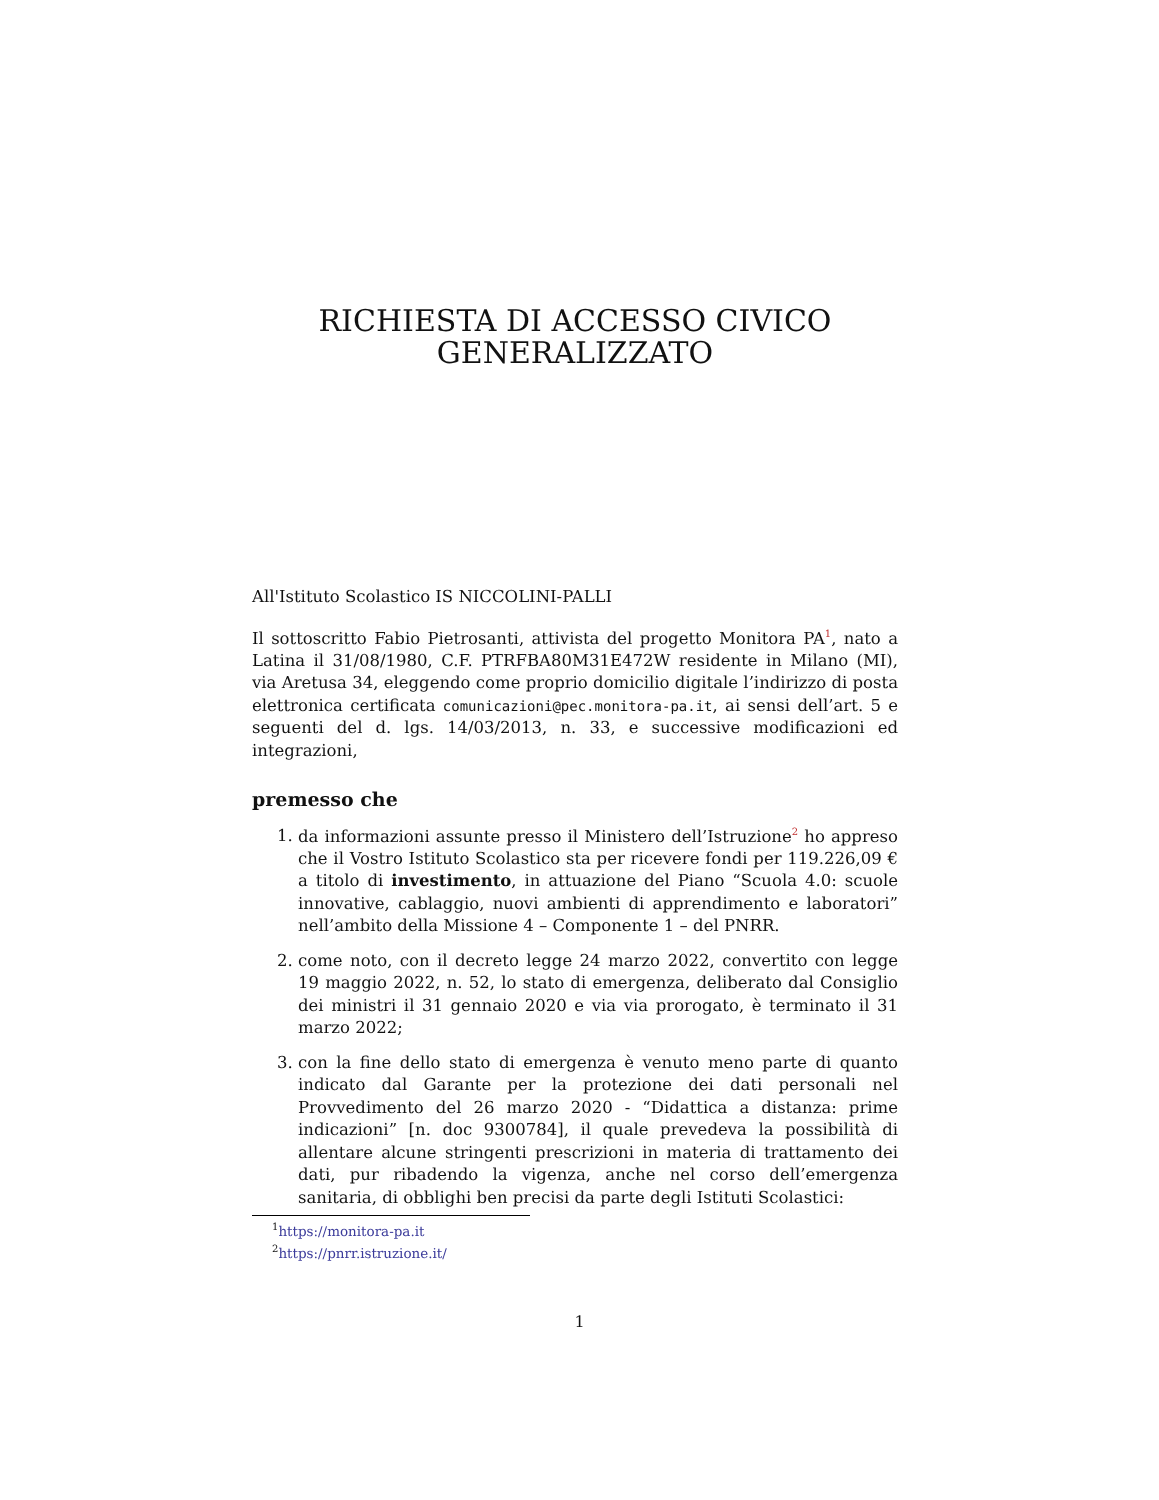RICHIESTA DI ACCESSO CIVICO
GENERALIZZATO
All'Istituto Scolastico IS NICCOLINI-PALLI
Il sottoscritto Fabio Pietrosanti, attivista del progetto Monitora PA<sup>1</sup>, nato a Latina il 31/08/1980, C.F. PTRFBA80M31E472W residente in Milano (MI), via Aretusa 34, eleggendo come proprio domicilio digitale l’indirizzo di posta elettronica certificata comunicazioni@pec.monitora-pa.it, ai sensi dell’art. 5 e seguenti del d. lgs. 14/03/2013, n. 33, e successive modificazioni ed integrazioni,
premesso che
1. da informazioni assunte presso il Ministero dell’Istruzione<sup>2</sup> ho appreso che il Vostro Istituto Scolastico sta per ricevere fondi per 119.226,09 € a titolo di investimento, in attuazione del Piano “Scuola 4.0: scuole innovative, cablaggio, nuovi ambienti di apprendimento e laboratori” nell’ambito della Missione 4 – Componente 1 – del PNRR.
2. come noto, con il decreto legge 24 marzo 2022, convertito con legge 19 maggio 2022, n. 52, lo stato di emergenza, deliberato dal Consiglio dei ministri il 31 gennaio 2020 e via via prorogato, è terminato il 31 marzo 2022;
3. con la fine dello stato di emergenza è venuto meno parte di quanto indicato dal Garante per la protezione dei dati personali nel Provvedimento del 26 marzo 2020 - “Didattica a distanza: prime indicazioni” [n. doc 9300784], il quale prevedeva la possibilità di allentare alcune stringenti prescrizioni in materia di trattamento dei dati, pur ribadendo la vigenza, anche nel corso dell’emergenza sanitaria, di obblighi ben precisi da parte degli Istituti Scolastici:
<sup>1</sup> https://monitora-pa.it
<sup>2</sup> https://pnrr.istruzione.it/
1